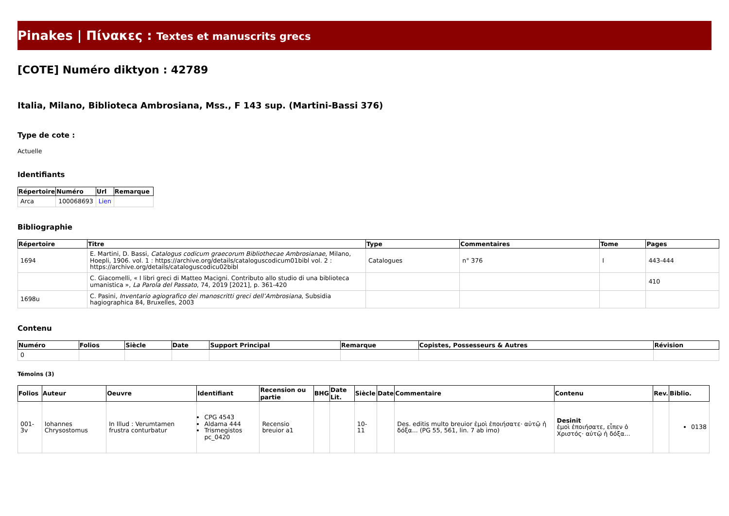Pinakes | Πίνακες : Textes et manuscrits grecs
[COTE] Numéro diktyon : 42789
Italia, Milano, Biblioteca Ambrosiana, Mss., F 143 sup. (Martini-Bassi 376)
Type de cote :
Actuelle
Identifiants
| Répertoire | Numéro | Url | Remarque |
| --- | --- | --- | --- |
| Arca | 100068693 | Lien | |
Bibliographie
| Répertoire | Titre | Type | Commentaires | Tome | Pages |
| --- | --- | --- | --- | --- | --- |
| 1694 | E. Martini, D. Bassi, Catalogus codicum graecorum Bibliothecae Ambrosianae , Milano, Hoepli, 1906. vol. 1 : https://archive.org/details/cataloguscodicum01bibl vol. 2 : https://archive.org/details/cataloguscodicu02bibl | Catalogues | n° 376 | I | 443-444 |
| | C. Giacomelli, « I libri greci di Matteo Macigni. Contributo allo studio di una biblioteca umanistica », La Parola del Passato , 74, 2019 [2021], p. 361-420 | | | | 410 |
| 1698u | C. Pasini, Inventario agiografico dei manoscritti greci dell’Ambrosiana , Subsidia hagiographica 84, Bruxelles, 2003 | | | | |
Contenu
| Numéro | Folios | Siècle | Date | Support Principal | Remarque | Copistes, Possesseurs & Autres | Révision |
| --- | --- | --- | --- | --- | --- | --- | --- |
| 0 | | | | | | | |
Témoins (3)
| Folios | Auteur | Oeuvre | Identifiant | Recension ou partie | BHG | Date Lit. | Siècle | Date | Commentaire | Contenu | Rev. | Biblio. |
| --- | --- | --- | --- | --- | --- | --- | --- | --- | --- | --- | --- | --- |
| 001-3v | Iohannes Chrysostomus | In Illud : Verumtamen frustra conturbatur | CPG 4543 Aldama 444 Trismegistos pc_0420 | Recensio breuior a1 | | | 10-11 | | Des. editis multo breuior ἐμοὶ ἐποιήσατε· αὐτῷ ἡ δόξα... (PG 55, 561, lin. 7 ab imo) | Desinit ἐμοὶ ἐποιήσατε, εἶπεν ὁ Χριστός· αὐτῷ ἡ δόξα... | | 0138 |